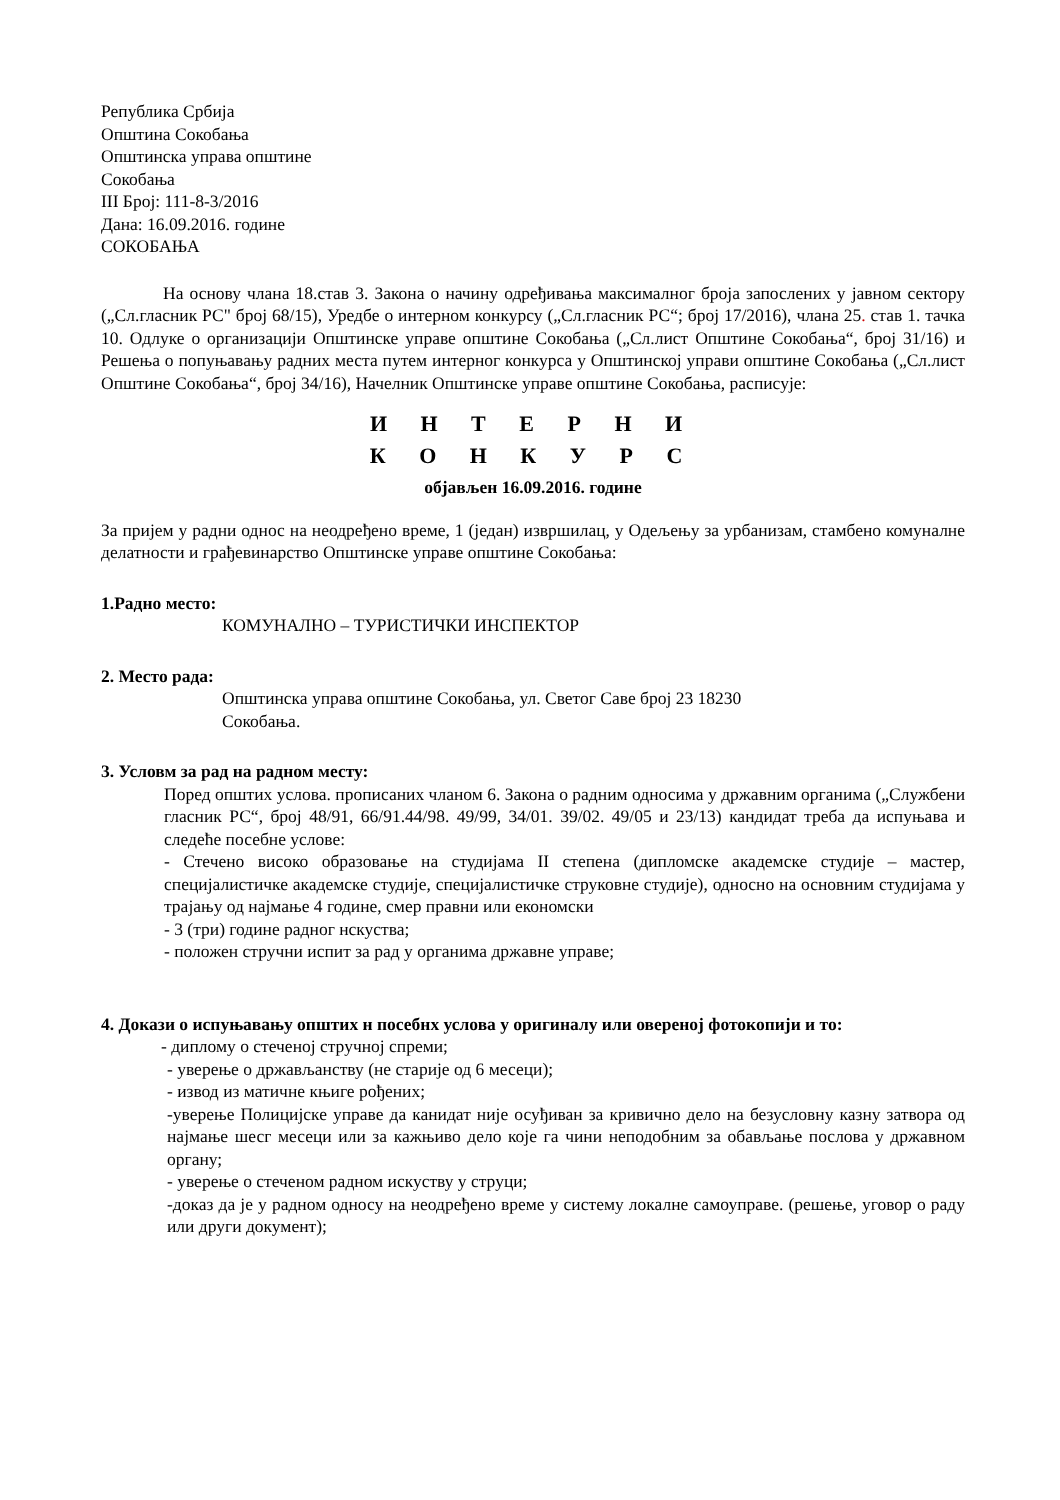Република Србија
Општина Сокобања
Општинска управа општине
Сокобања
III Број: 111-8-3/2016
Дана: 16.09.2016. године
СОКОБАЊА
На основу члана 18.став 3. Закона о начину одређивања максималног броја запослених у јавном сектору („Сл.гласник РС" број 68/15), Уредбе о интерном конкурсу („Сл.гласник РС“; број 17/2016), члана 25. став 1. тачка 10. Одлуке о организацији Општинске управе општине Сокобања („Сл.лист Општине Сокобања“, број 31/16) и Решења о попуњавању радних места путем интерног конкурса у Општинској управи општине Сокобања („Сл.лист Општине Сокобања“, број 34/16), Начелник Општинске управе општине Сокобања, расписује:
И Н Т Е Р Н И
К О Н К У Р С
објављен 16.09.2016. године
За пријем у радни однос на неодређено време, 1 (један) извршилац, у Одељењу за урбанизам, стамбено комуналне делатности и грађевинарство Општинске управе општине Сокобања:
1.Радно место:
КОМУНАЛНО – ТУРИСТИЧКИ ИНСПЕКТОР
2. Место рада:
Општинска управа општине Сокобања, ул. Светог Саве број 23 18230
Сокобања.
3. Условм за рад на радном месту:
Поред општих услова. прописаних чланом 6. Закона о радним односима у државним органима („Службени гласник РС“, број 48/91, 66/91.44/98. 49/99, 34/01. 39/02. 49/05 и 23/13) кандидат треба да испуњава и следеће посебне услове:
- Стечено високо образовање на студијама II степена (дипломске академске студије – мастер, специјалистичке академске студије, специјалистичке струковне студије), односно на основним студијама у трајању од најмање 4 године, смер правни или економски
- 3 (три) године радног нскуства;
- положен стручни испит за рад у органима државне управе;
4. Докази о испуњавању општих н посебнх услова у оригиналу или овереној фотокопији и то:
- диплому о стеченој стручној спреми;
- уверење о држављанству (не старије од 6 месеци);
- извод из матичне књиге рођених;
-уверење Полицијске управе да канидат није осуђиван за кривично дело на безусловну казну затвора од најмање шесг месеци или за кажњиво дело које га чини неподобним за обављање послова у државном органу;
- уверење о стеченом радном искуству у струци;
-доказ да је у радном односу на неодређено време у систему локалне самоуправе. (решење, уговор о раду или други документ);